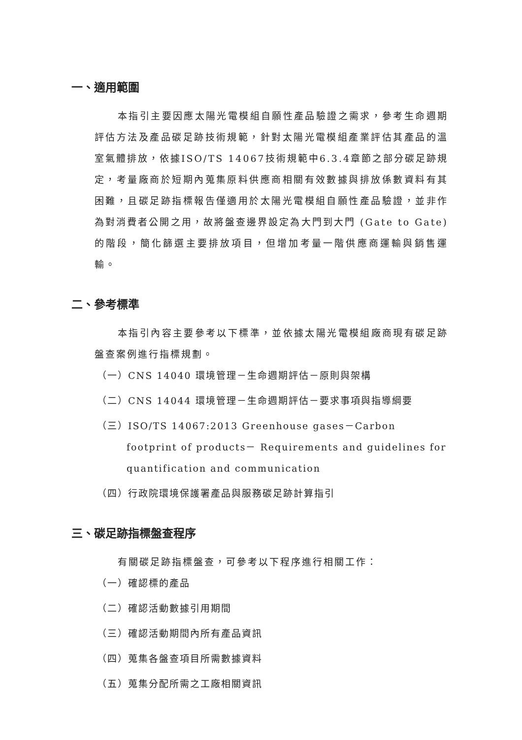一、適用範圍
本指引主要因應太陽光電模組自願性產品驗證之需求，參考生命週期評估方法及產品碳足跡技術規範，針對太陽光電模組產業評估其產品的溫室氣體排放，依據ISO/TS 14067技術規範中6.3.4章節之部分碳足跡規定，考量廠商於短期內蒐集原料供應商相關有效數據與排放係數資料有其困難，且碳足跡指標報告僅適用於太陽光電模組自願性產品驗證，並非作為對消費者公開之用，故將盤查邊界設定為大門到大門 (Gate to Gate) 的階段，簡化篩選主要排放項目，但增加考量一階供應商運輸與銷售運輸。
二、參考標準
本指引內容主要參考以下標準，並依據太陽光電模組廠商現有碳足跡盤查案例進行指標規劃。
（一）CNS 14040 環境管理－生命週期評估－原則與架構
（二）CNS 14044 環境管理－生命週期評估－要求事項與指導綱要
（三）ISO/TS 14067:2013 Greenhouse gases－Carbon footprint of products－ Requirements and guidelines for quantification and communication
（四）行政院環境保護署產品與服務碳足跡計算指引
三、碳足跡指標盤查程序
有關碳足跡指標盤查，可參考以下程序進行相關工作：
（一）確認標的產品
（二）確認活動數據引用期間
（三）確認活動期間內所有產品資訊
（四）蒐集各盤查項目所需數據資料
（五）蒐集分配所需之工廠相關資訊